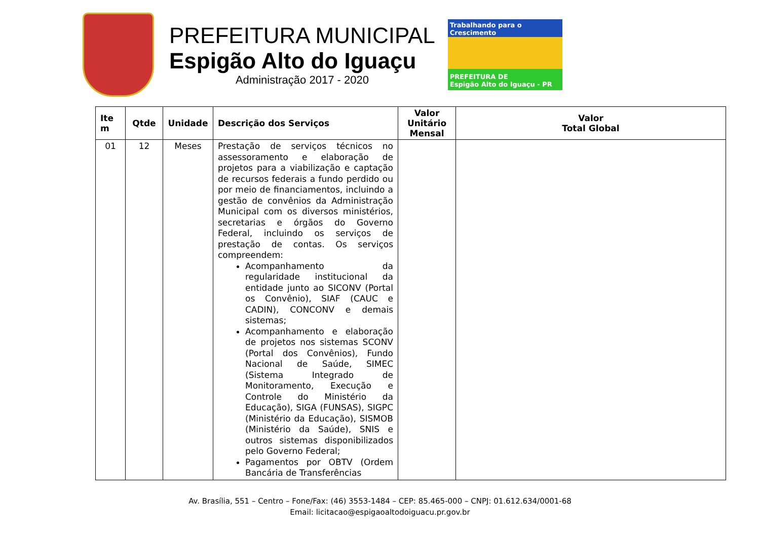PREFEITURA MUNICIPAL
Espigão Alto do Iguaçu
Administração 2017 - 2020
Trabalhando para o Crescimento
PREFEITURA DE
Espigão Alto do Iguaçu - PR
| Ite m | Qtde | Unidade | Descrição dos Serviços | Valor Unitário Mensal | Valor Total Global |
| --- | --- | --- | --- | --- | --- |
| 01 | 12 | Meses | Prestação de serviços técnicos no assessoramento e elaboração de projetos para a viabilização e captação de recursos federais a fundo perdido ou por meio de financiamentos, incluindo a gestão de convênios da Administração Municipal com os diversos ministérios, secretarias e órgãos do Governo Federal, incluindo os serviços de prestação de contas. Os serviços compreendem: Acompanhamento da regularidade institucional da entidade junto ao SICONV (Portal os Convênio), SIAF (CAUC e CADIN), CONCONV e demais sistemas; Acompanhamento e elaboração de projetos nos sistemas SCONV (Portal dos Convênios), Fundo Nacional de Saúde, SIMEC (Sistema Integrado de Monitoramento, Execução e Controle do Ministério da Educação), SIGA (FUNSAS), SIGPC (Ministério da Educação), SISMOB (Ministério da Saúde), SNIS e outros sistemas disponibilizados pelo Governo Federal; Pagamentos por OBTV (Ordem Bancária de Transferências | | |
Av. Brasília, 551 – Centro – Fone/Fax: (46) 3553-1484 – CEP: 85.465-000 – CNPJ: 01.612.634/0001-68
Email: licitacao@espigaoaltodoiguacu.pr.gov.br